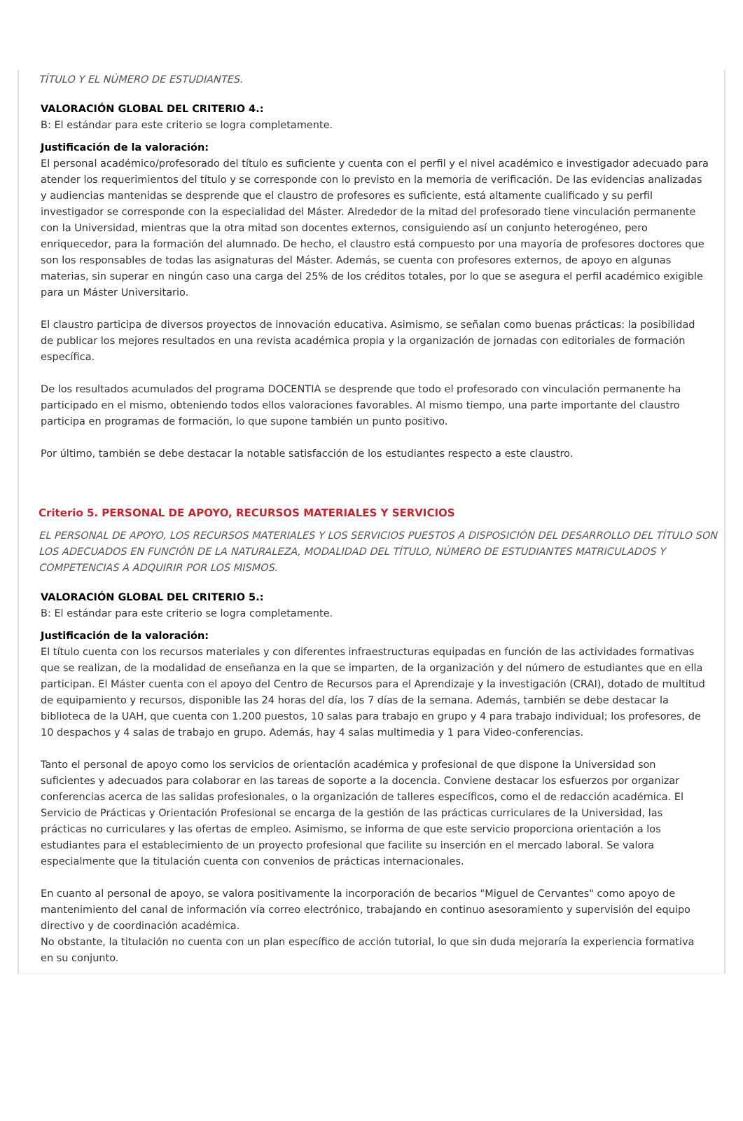TÍTULO Y EL NÚMERO DE ESTUDIANTES.
VALORACIÓN GLOBAL DEL CRITERIO 4.:
B: El estándar para este criterio se logra completamente.
Justificación de la valoración:
El personal académico/profesorado del título es suficiente y cuenta con el perfil y el nivel académico e investigador adecuado para atender los requerimientos del título y se corresponde con lo previsto en la memoria de verificación. De las evidencias analizadas y audiencias mantenidas se desprende que el claustro de profesores es suficiente, está altamente cualificado y su perfil investigador se corresponde con la especialidad del Máster. Alrededor de la mitad del profesorado tiene vinculación permanente con la Universidad, mientras que la otra mitad son docentes externos, consiguiendo así un conjunto heterogéneo, pero enriquecedor, para la formación del alumnado. De hecho, el claustro está compuesto por una mayoría de profesores doctores que son los responsables de todas las asignaturas del Máster. Además, se cuenta con profesores externos, de apoyo en algunas materias, sin superar en ningún caso una carga del 25% de los créditos totales, por lo que se asegura el perfil académico exigible para un Máster Universitario.
El claustro participa de diversos proyectos de innovación educativa. Asimismo, se señalan como buenas prácticas: la posibilidad de publicar los mejores resultados en una revista académica propia y la organización de jornadas con editoriales de formación específica.
De los resultados acumulados del programa DOCENTIA se desprende que todo el profesorado con vinculación permanente ha participado en el mismo, obteniendo todos ellos valoraciones favorables. Al mismo tiempo, una parte importante del claustro participa en programas de formación, lo que supone también un punto positivo.
Por último, también se debe destacar la notable satisfacción de los estudiantes respecto a este claustro.
Criterio 5. PERSONAL DE APOYO, RECURSOS MATERIALES Y SERVICIOS
EL PERSONAL DE APOYO, LOS RECURSOS MATERIALES Y LOS SERVICIOS PUESTOS A DISPOSICIÓN DEL DESARROLLO DEL TÍTULO SON LOS ADECUADOS EN FUNCIÓN DE LA NATURALEZA, MODALIDAD DEL TÍTULO, NÚMERO DE ESTUDIANTES MATRICULADOS Y COMPETENCIAS A ADQUIRIR POR LOS MISMOS.
VALORACIÓN GLOBAL DEL CRITERIO 5.:
B: El estándar para este criterio se logra completamente.
Justificación de la valoración:
El título cuenta con los recursos materiales y con diferentes infraestructuras equipadas en función de las actividades formativas que se realizan, de la modalidad de enseñanza en la que se imparten, de la organización y del número de estudiantes que en ella participan. El Máster cuenta con el apoyo del Centro de Recursos para el Aprendizaje y la investigación (CRAI), dotado de multitud de equipamiento y recursos, disponible las 24 horas del día, los 7 días de la semana. Además, también se debe destacar la biblioteca de la UAH, que cuenta con 1.200 puestos, 10 salas para trabajo en grupo y 4 para trabajo individual; los profesores, de 10 despachos y 4 salas de trabajo en grupo. Además, hay 4 salas multimedia y 1 para Video-conferencias.
Tanto el personal de apoyo como los servicios de orientación académica y profesional de que dispone la Universidad son suficientes y adecuados para colaborar en las tareas de soporte a la docencia. Conviene destacar los esfuerzos por organizar conferencias acerca de las salidas profesionales, o la organización de talleres específicos, como el de redacción académica. El Servicio de Prácticas y Orientación Profesional se encarga de la gestión de las prácticas curriculares de la Universidad, las prácticas no curriculares y las ofertas de empleo. Asimismo, se informa de que este servicio proporciona orientación a los estudiantes para el establecimiento de un proyecto profesional que facilite su inserción en el mercado laboral. Se valora especialmente que la titulación cuenta con convenios de prácticas internacionales.
En cuanto al personal de apoyo, se valora positivamente la incorporación de becarios "Miguel de Cervantes" como apoyo de mantenimiento del canal de información vía correo electrónico, trabajando en continuo asesoramiento y supervisión del equipo directivo y de coordinación académica.
No obstante, la titulación no cuenta con un plan específico de acción tutorial, lo que sin duda mejoraría la experiencia formativa en su conjunto.